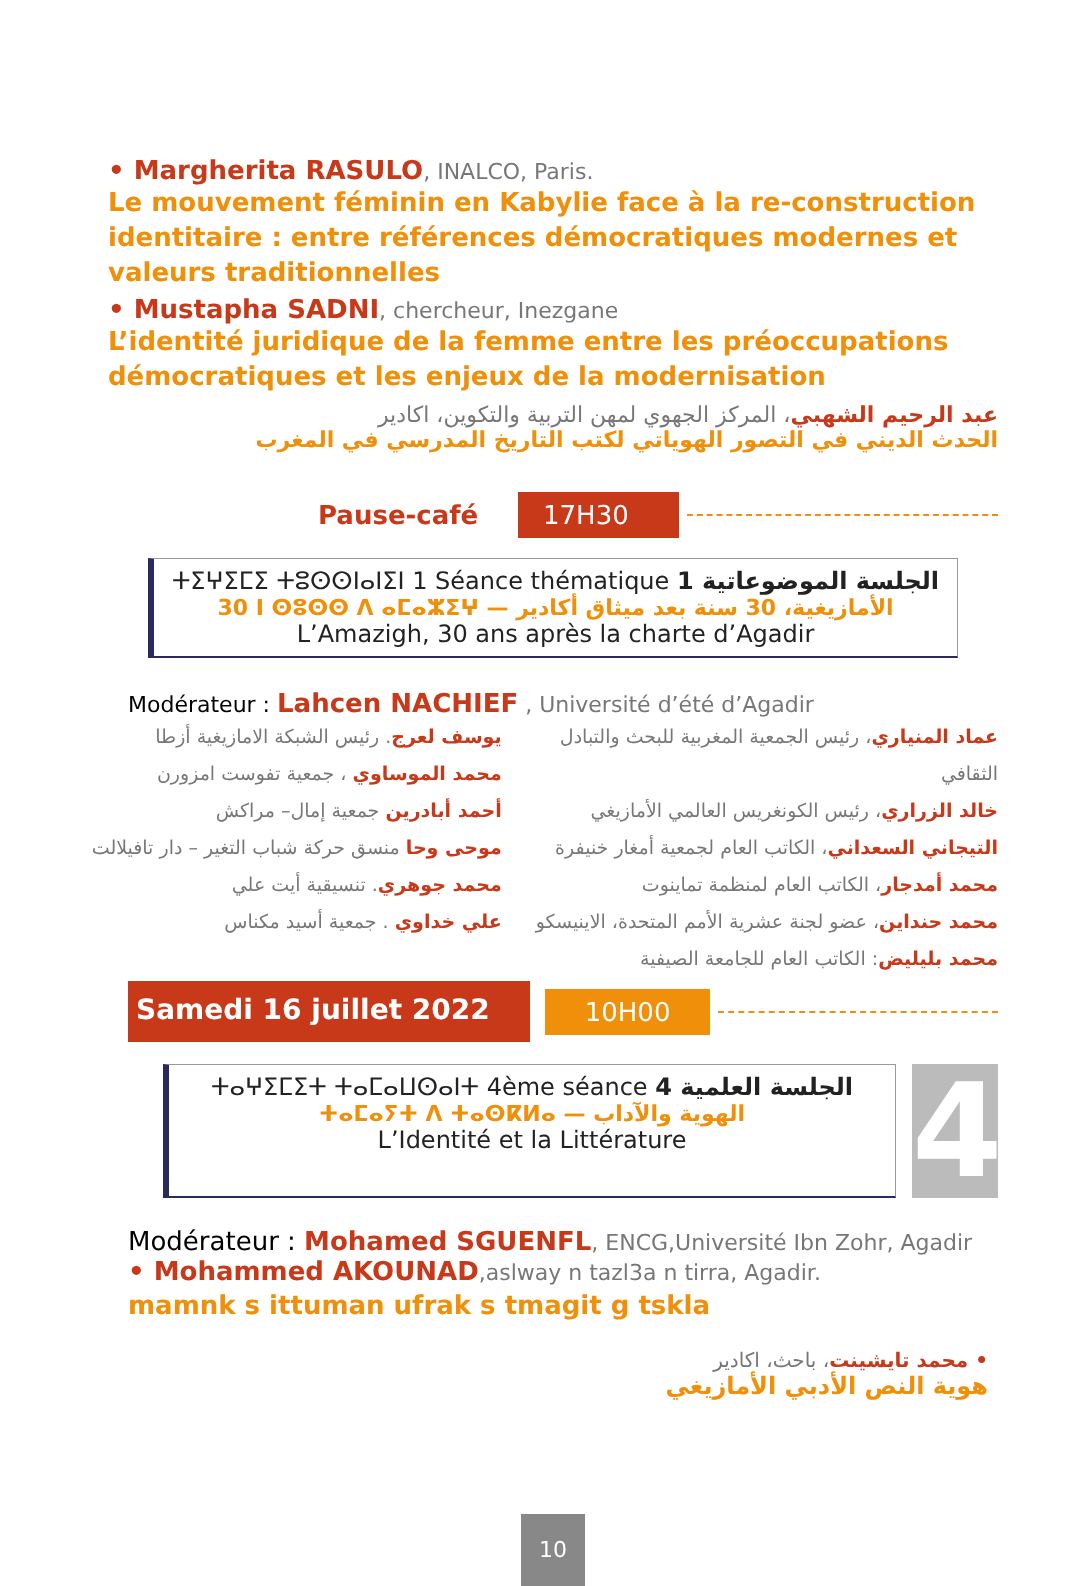• Margherita RASULO, INALCO, Paris.
Le mouvement féminin en Kabylie face à la re-construction identitaire : entre références démocratiques modernes et valeurs traditionnelles
• Mustapha SADNI, chercheur, Inezgane
L’identité juridique de la femme entre les préoccupations démocratiques et les enjeux de la modernisation
عبد الرحيم الشهبي، المركز الجهوي لمهن التربية والتكوين، اكادير
الحدث الديني في التصور الهوياتي لكتب التاريخ المدرسي في المغرب
Pause-café 17H30
ⵜⵉⵖⵉⵎⵉ ⵜⵓⵙⵙⵏⴰⵏⵉⵏ 1 Séance thématique 1 الجلسة الموضوعاتية
30 ⵏ ⵙⵓⵙⵙ ⴷ ⴰⵎⴰⵣⵉⵖ — الأمازيغية، 30 سنة بعد ميثاق أكادير
L’Amazigh, 30 ans après la charte d’Agadir
Modérateur : Lahcen NACHIEF , Université d’été d’Agadir
يوسف لعرج. رئيس الشبكة الامازيغية أزطا
محمد الموساوي ، جمعية تفوست امزورن
أحمد أبادرين جمعية إمال– مراكش
موحى وحا منسق حركة شباب التغير – دار تافيلالت
محمد جوهري. تنسيقية أيت علي
علي خداوي . جمعية أسيد مكناس
عماد المنياري، رئيس الجمعية المغربية للبحث والتبادل الثقافي
خالد الزراري، رئيس الكونغريس العالمي الأمازيغي
التيجاني السعداني، الكاتب العام لجمعية أمغار خنيفرة
محمد أمدجار، الكاتب العام لمنظمة تماينوت
محمد حنداين، عضو لجنة عشرية الأمم المتحدة، الاينيسكو
محمد بليليض: الكاتب العام للجامعة الصيفية
Samedi 16 juillet 2022 10H00
ⵜⴰⵖⵉⵎⵉⵜ ⵜⴰⵎⴰⵡⵙⴰⵏⵜ 4ème séance 4 الجلسة العلمية
ⵜⴰⵎⴰⵢⵜ ⴷ ⵜⴰⵙⴽⵍⴰ — الهوية والآداب
L’Identité et la Littérature
4
Modérateur : Mohamed SGUENFL, ENCG,Université Ibn Zohr, Agadir
• Mohammed AKOUNAD,aslway n tazl3a n tirra, Agadir.
mamnk s ittuman ufrak s tmagit g tskla
• محمد تايشينت، باحث، اكادير
هوية النص الأدبي الأمازيغي
10